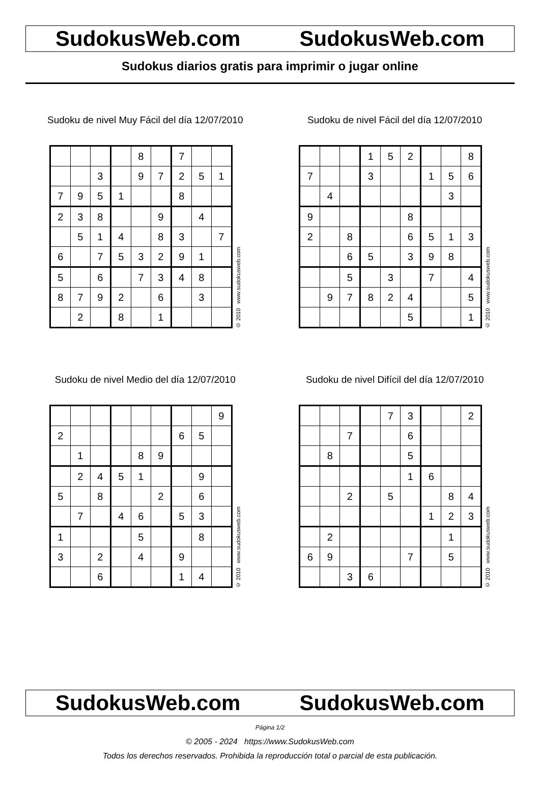SudokusWeb.com SudokusWeb.com
Sudokus diarios gratis para imprimir o jugar online
Sudoku de nivel Muy Fácil del día 12/07/2010
| | | | | 8 | | 7 | | |
| | | 3 | | 9 | 7 | 2 | 5 | 1 |
| 7 | 9 | 5 | 1 | | | 8 | | |
| 2 | 3 | 8 | | | 9 | | 4 | |
| | 5 | 1 | 4 | | 8 | 3 | | 7 |
| 6 | | 7 | 5 | 3 | 2 | 9 | 1 | |
| 5 | | 6 | | 7 | 3 | 4 | 8 | |
| 8 | 7 | 9 | 2 | | 6 | | 3 | |
| | 2 | | 8 | | 1 | | | |
© 2010 www.sudokusweb.com
Sudoku de nivel Fácil del día 12/07/2010
| | | | 1 | 5 | 2 | | | 8 |
| 7 | | | 3 | | | 1 | 5 | 6 |
| | 4 | | | | | | 3 | |
| 9 | | | | | 8 | | | |
| 2 | | 8 | | | 6 | 5 | 1 | 3 |
| | | 6 | 5 | | 3 | 9 | 8 | |
| | | 5 | | 3 | | 7 | | 4 |
| | 9 | 7 | 8 | 2 | 4 | | | 5 |
| | | | | | 5 | | | 1 |
© 2010 www.sudokusweb.com
Sudoku de nivel Medio del día 12/07/2010
| | | | | | | | | 9 |
| 2 | | | | | | 6 | 5 | |
| | 1 | | | 8 | 9 | | | |
| | 2 | 4 | 5 | 1 | | | 9 | |
| 5 | | 8 | | | 2 | | 6 | |
| | 7 | | 4 | 6 | | 5 | 3 | |
| 1 | | | | 5 | | | 8 | |
| 3 | | 2 | | 4 | | 9 | | |
| | | 6 | | | | 1 | 4 | |
© 2010 www.sudokusweb.com
Sudoku de nivel Difícil del día 12/07/2010
| | | | | 7 | 3 | | | 2 |
| | | 7 | | | 6 | | | |
| | 8 | | | | 5 | | | |
| | | | | | 1 | 6 | | |
| | | 2 | | 5 | | | 8 | 4 |
| | | | | | | 1 | 2 | 3 |
| | 2 | | | | | | 1 | |
| 6 | 9 | | | | 7 | | 5 | |
| | | 3 | 6 | | | | | |
© 2010 www.sudokusweb.com
SudokusWeb.com SudokusWeb.com
Página 1/2
© 2005 - 2024 https://www.SudokusWeb.com
Todos los derechos reservados. Prohibida la reproducción total o parcial de esta publicación.